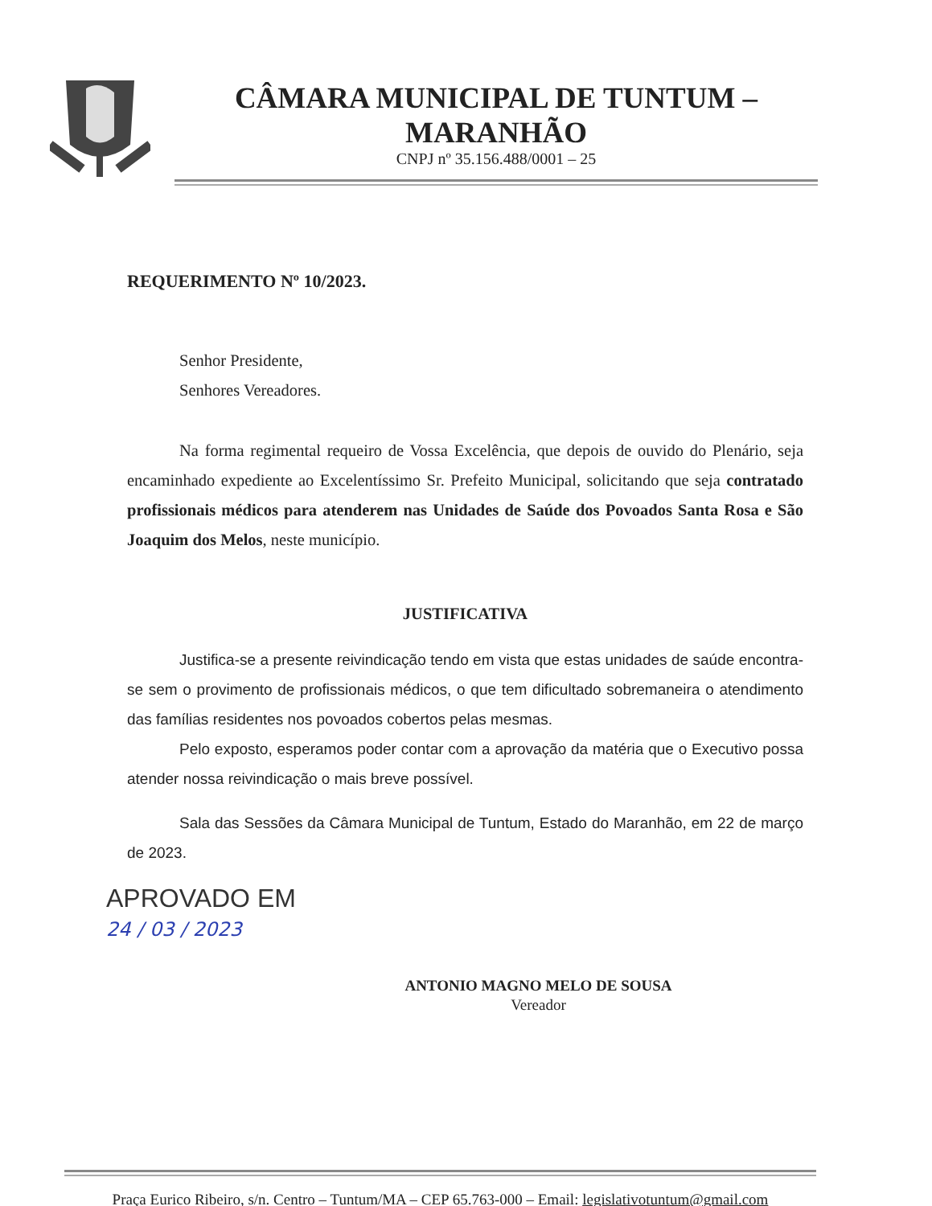CÂMARA MUNICIPAL DE TUNTUM – MARANHÃO
CNPJ nº 35.156.488/0001 – 25
REQUERIMENTO Nº 10/2023.
Senhor Presidente,
Senhores Vereadores.
Na forma regimental requeiro de Vossa Excelência, que depois de ouvido do Plenário, seja encaminhado expediente ao Excelentíssimo Sr. Prefeito Municipal, solicitando que seja contratado profissionais médicos para atenderem nas Unidades de Saúde dos Povoados Santa Rosa e São Joaquim dos Melos, neste município.
JUSTIFICATIVA
Justifica-se a presente reivindicação tendo em vista que estas unidades de saúde encontra-se sem o provimento de profissionais médicos, o que tem dificultado sobremaneira o atendimento das famílias residentes nos povoados cobertos pelas mesmas.
Pelo exposto, esperamos poder contar com a aprovação da matéria que o Executivo possa atender nossa reivindicação o mais breve possível.
Sala das Sessões da Câmara Municipal de Tuntum, Estado do Maranhão, em 22 de março de 2023.
APROVADO EM
24 / 03 / 2023
ANTONIO MAGNO MELO DE SOUSA
Vereador
Praça Eurico Ribeiro, s/n. Centro – Tuntum/MA – CEP 65.763-000 – Email: legislativotuntum@gmail.com